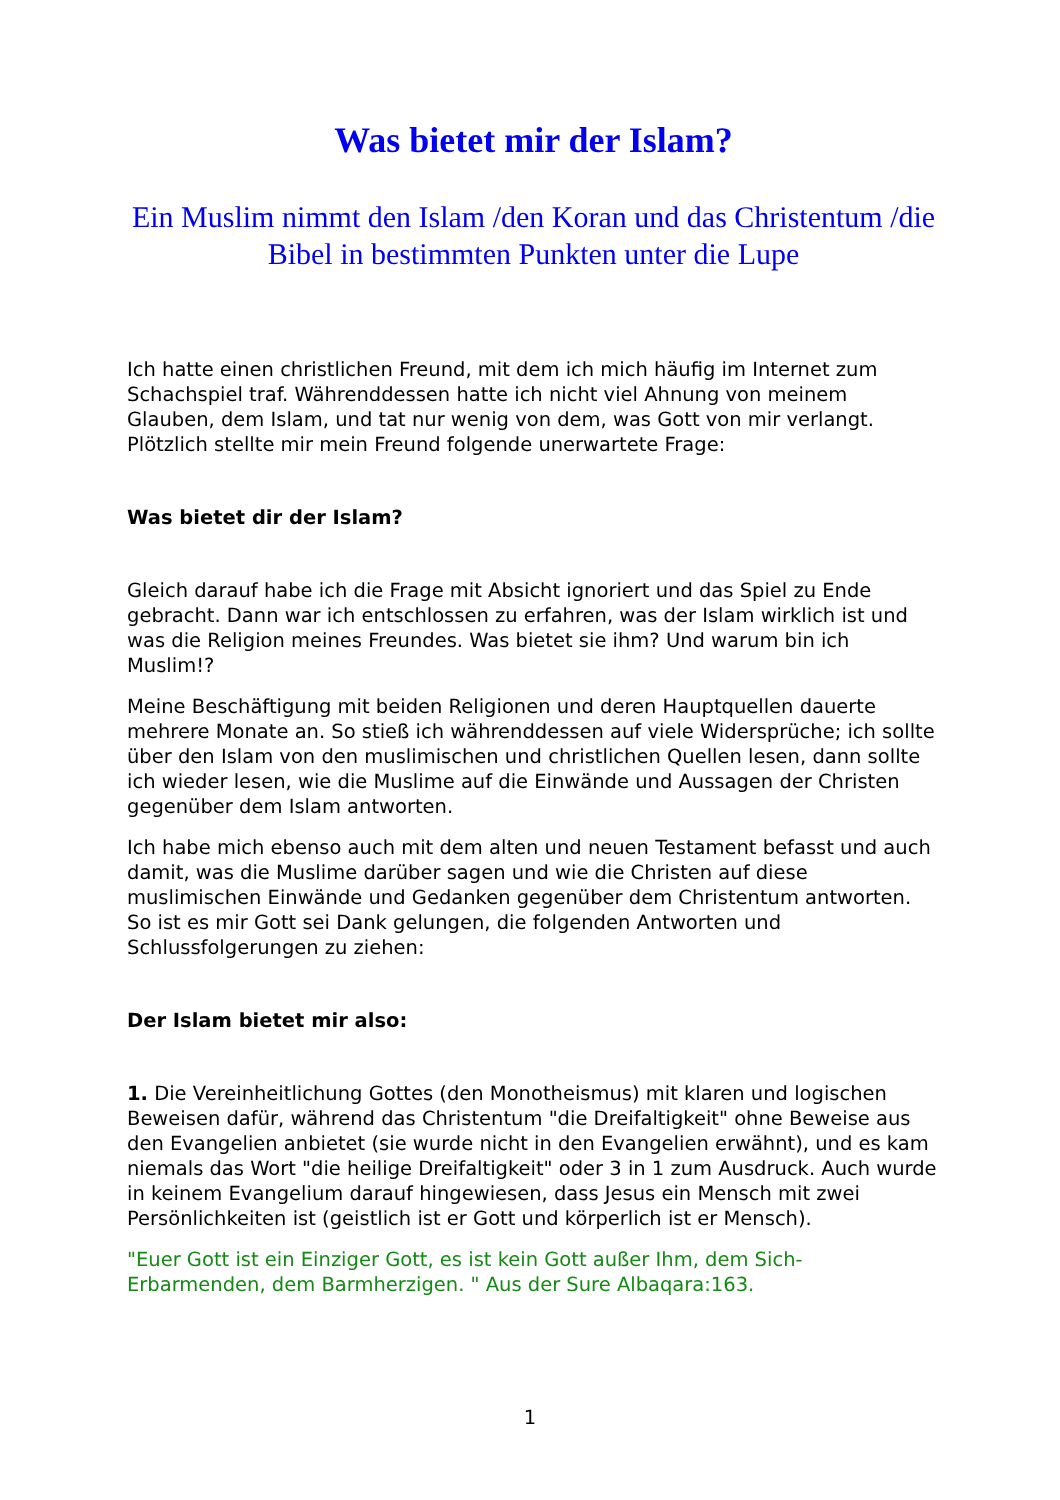Was bietet mir der Islam?
Ein Muslim nimmt den Islam /den Koran und das Christentum /die Bibel in bestimmten Punkten unter die Lupe
Ich hatte einen christlichen Freund, mit dem ich mich häufig im Internet zum Schachspiel traf. Währenddessen hatte ich nicht viel Ahnung von meinem Glauben, dem Islam, und tat nur wenig von dem, was Gott von mir verlangt. Plötzlich stellte mir mein Freund folgende unerwartete Frage:
Was bietet dir der Islam?
Gleich darauf habe ich die Frage mit Absicht ignoriert und das Spiel zu Ende gebracht. Dann war ich entschlossen zu erfahren, was der Islam wirklich ist und was die Religion meines Freundes. Was bietet sie ihm? Und warum bin ich Muslim!?
Meine Beschäftigung mit beiden Religionen und deren Hauptquellen dauerte mehrere Monate an. So stieß ich währenddessen auf viele Widersprüche; ich sollte über den Islam von den muslimischen und christlichen Quellen lesen, dann sollte ich wieder lesen, wie die Muslime auf die Einwände und Aussagen der Christen gegenüber dem Islam antworten.
Ich habe mich ebenso auch mit dem alten und neuen Testament befasst und auch damit, was die Muslime darüber sagen und wie die Christen auf diese muslimischen Einwände und Gedanken gegenüber dem Christentum antworten. So ist es mir Gott sei Dank gelungen, die folgenden Antworten und Schlussfolgerungen zu ziehen:
Der Islam bietet mir also:
1. Die Vereinheitlichung Gottes (den Monotheismus) mit klaren und logischen Beweisen dafür, während das Christentum "die Dreifaltigkeit" ohne Beweise aus den Evangelien anbietet (sie wurde nicht in den Evangelien erwähnt), und es kam niemals das Wort "die heilige Dreifaltigkeit" oder 3 in 1 zum Ausdruck. Auch wurde in keinem Evangelium darauf hingewiesen, dass Jesus ein Mensch mit zwei Persönlichkeiten ist (geistlich ist er Gott und körperlich ist er Mensch).
"Euer Gott ist ein Einziger Gott, es ist kein Gott außer Ihm, dem Sich-Erbarmenden, dem Barmherzigen. " Aus der Sure Albaqara:163.
1